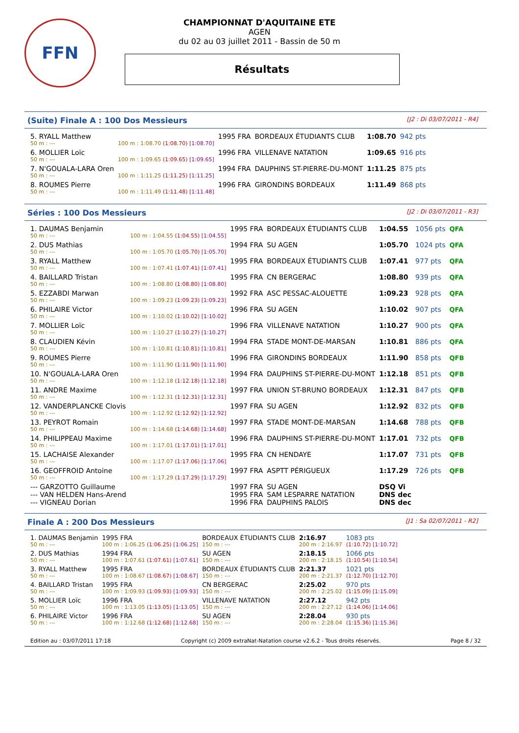FFN
CHAMPIONNAT D'AQUITAINE ETE
AGEN
du 02 au 03 juillet 2011 - Bassin de 50 m
Résultats
(Suite) Finale A : 100 Dos Messieurs [J2 : Di 03/07/2011 - R4]
| 5. RYALL Matthew | | 1995 FRA | BORDEAUX ÉTUDIANTS CLUB | 1:08.70 | 942 pts |
| 50 m : --- | 100 m : 1:08.70 (1:08.70) [1:08.70] | | | | |
| 6. MOLLIER Loïc | | 1996 FRA | VILLENAVE NATATION | 1:09.65 | 916 pts |
| 50 m : --- | 100 m : 1:09.65 (1:09.65) [1:09.65] | | | | |
| 7. N'GOUALA-LARA Oren | | 1994 FRA | DAUPHINS ST-PIERRE-DU-MONT | 1:11.25 | 875 pts |
| 50 m : --- | 100 m : 1:11.25 (1:11.25) [1:11.25] | | | | |
| 8. ROUMES Pierre | | 1996 FRA | GIRONDINS BORDEAUX | 1:11.49 | 868 pts |
| 50 m : --- | 100 m : 1:11.49 (1:11.48) [1:11.48] | | | | |
Séries : 100 Dos Messieurs [J2 : Di 03/07/2011 - R3]
| 1. DAUMAS Benjamin | | 1995 FRA | BORDEAUX ÉTUDIANTS CLUB | 1:04.55 | 1056 pts | QFA |
| 50 m : --- | 100 m : 1:04.55 (1:04.55) [1:04.55] | | | | | |
| 2. DUS Mathias | | 1994 FRA | SU AGEN | 1:05.70 | 1024 pts | QFA |
| 50 m : --- | 100 m : 1:05.70 (1:05.70) [1:05.70] | | | | | |
| 3. RYALL Matthew | | 1995 FRA | BORDEAUX ÉTUDIANTS CLUB | 1:07.41 | 977 pts | QFA |
| 50 m : --- | 100 m : 1:07.41 (1:07.41) [1:07.41] | | | | | |
| 4. BAILLARD Tristan | | 1995 FRA | CN BERGERAC | 1:08.80 | 939 pts | QFA |
| 50 m : --- | 100 m : 1:08.80 (1:08.80) [1:08.80] | | | | | |
| 5. EZZABDI Marwan | | 1992 FRA | ASC PESSAC-ALOUETTE | 1:09.23 | 928 pts | QFA |
| 50 m : --- | 100 m : 1:09.23 (1:09.23) [1:09.23] | | | | | |
| 6. PHILAIRE Victor | | 1996 FRA | SU AGEN | 1:10.02 | 907 pts | QFA |
| 50 m : --- | 100 m : 1:10.02 (1:10.02) [1:10.02] | | | | | |
| 7. MOLLIER Loïc | | 1996 FRA | VILLENAVE NATATION | 1:10.27 | 900 pts | QFA |
| 50 m : --- | 100 m : 1:10.27 (1:10.27) [1:10.27] | | | | | |
| 8. CLAUDIEN Kévin | | 1994 FRA | STADE MONT-DE-MARSAN | 1:10.81 | 886 pts | QFA |
| 50 m : --- | 100 m : 1:10.81 (1:10.81) [1:10.81] | | | | | |
| 9. ROUMES Pierre | | 1996 FRA | GIRONDINS BORDEAUX | 1:11.90 | 858 pts | QFB |
| 50 m : --- | 100 m : 1:11.90 (1:11.90) [1:11.90] | | | | | |
| 10. N'GOUALA-LARA Oren | | 1994 FRA | DAUPHINS ST-PIERRE-DU-MONT | 1:12.18 | 851 pts | QFB |
| 50 m : --- | 100 m : 1:12.18 (1:12.18) [1:12.18] | | | | | |
| 11. ANDRE Maxime | | 1997 FRA | UNION ST-BRUNO BORDEAUX | 1:12.31 | 847 pts | QFB |
| 50 m : --- | 100 m : 1:12.31 (1:12.31) [1:12.31] | | | | | |
| 12. VANDERPLANCKE Clovis | | 1997 FRA | SU AGEN | 1:12.92 | 832 pts | QFB |
| 50 m : --- | 100 m : 1:12.92 (1:12.92) [1:12.92] | | | | | |
| 13. PEYROT Romain | | 1997 FRA | STADE MONT-DE-MARSAN | 1:14.68 | 788 pts | QFB |
| 50 m : --- | 100 m : 1:14.68 (1:14.68) [1:14.68] | | | | | |
| 14. PHILIPPEAU Maxime | | 1996 FRA | DAUPHINS ST-PIERRE-DU-MONT | 1:17.01 | 732 pts | QFB |
| 50 m : --- | 100 m : 1:17.01 (1:17.01) [1:17.01] | | | | | |
| 15. LACHAISE Alexander | | 1995 FRA | CN HENDAYE | 1:17.07 | 731 pts | QFB |
| 50 m : --- | 100 m : 1:17.07 (1:17.06) [1:17.06] | | | | | |
| 16. GEOFFROID Antoine | | 1997 FRA | ASPTT PÉRIGUEUX | 1:17.29 | 726 pts | QFB |
| 50 m : --- | 100 m : 1:17.29 (1:17.29) [1:17.29] | | | | | |
| --- GARZOTTO Guillaume | | 1997 FRA | SU AGEN | DSQ Vi | | |
| --- VAN HELDEN Hans-Arend | | 1995 FRA | SAM LESPARRE NATATION | DNS dec | | |
| --- VIGNEAU Dorian | | 1996 FRA | DAUPHINS PALOIS | DNS dec | | |
Finale A : 200 Dos Messieurs [J1 : Sa 02/07/2011 - R2]
| 1. DAUMAS Benjamin | 1995 FRA | BORDEAUX ÉTUDIANTS CLUB | 2:16.97 | 1083 pts |
| 50 m : --- | 100 m : 1:06.25 (1:06.25) [1:06.25] | 150 m : --- | 200 m : 2:16.97 | (1:10.72) [1:10.72] |
| 2. DUS Mathias | 1994 FRA | SU AGEN | 2:18.15 | 1066 pts |
| 50 m : --- | 100 m : 1:07.61 (1:07.61) [1:07.61] | 150 m : --- | 200 m : 2:18.15 | (1:10.54) [1:10.54] |
| 3. RYALL Matthew | 1995 FRA | BORDEAUX ÉTUDIANTS CLUB | 2:21.37 | 1021 pts |
| 50 m : --- | 100 m : 1:08.67 (1:08.67) [1:08.67] | 150 m : --- | 200 m : 2:21.37 | (1:12.70) [1:12.70] |
| 4. BAILLARD Tristan | 1995 FRA | CN BERGERAC | 2:25.02 | 970 pts |
| 50 m : --- | 100 m : 1:09.93 (1:09.93) [1:09.93] | 150 m : --- | 200 m : 2:25.02 | (1:15.09) [1:15.09] |
| 5. MOLLIER Loïc | 1996 FRA | VILLENAVE NATATION | 2:27.12 | 942 pts |
| 50 m : --- | 100 m : 1:13.05 (1:13.05) [1:13.05] | 150 m : --- | 200 m : 2:27.12 | (1:14.06) [1:14.06] |
| 6. PHILAIRE Victor | 1996 FRA | SU AGEN | 2:28.04 | 930 pts |
| 50 m : --- | 100 m : 1:12.68 (1:12.68) [1:12.68] | 150 m : --- | 200 m : 2:28.04 | (1:15.36) [1:15.36] |
Edition au : 03/07/2011 17:18 Copyright (c) 2009 extraNat-Natation course v2.6.2 - Tous droits réservés. Page 8 / 32